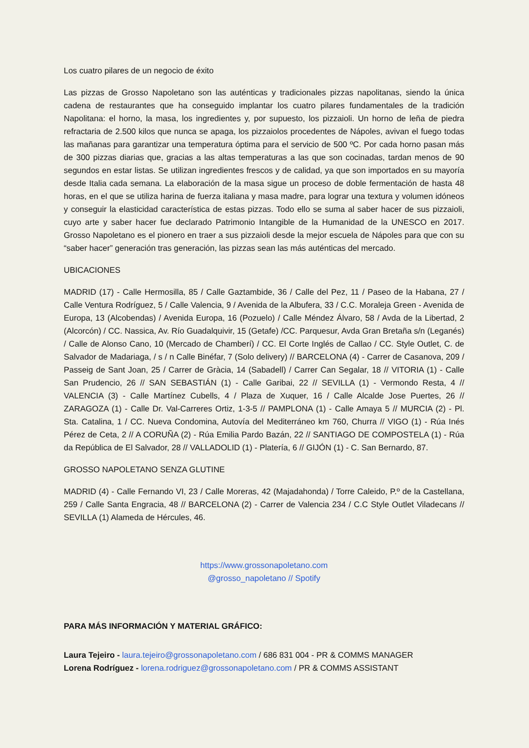Los cuatro pilares de un negocio de éxito
Las pizzas de Grosso Napoletano son las auténticas y tradicionales pizzas napolitanas, siendo la única cadena de restaurantes que ha conseguido implantar los cuatro pilares fundamentales de la tradición Napolitana: el horno, la masa, los ingredientes y, por supuesto, los pizzaioli. Un horno de leña de piedra refractaria de 2.500 kilos que nunca se apaga, los pizzaiolos procedentes de Nápoles, avivan el fuego todas las mañanas para garantizar una temperatura óptima para el servicio de 500 ºC. Por cada horno pasan más de 300 pizzas diarias que, gracias a las altas temperaturas a las que son cocinadas, tardan menos de 90 segundos en estar listas. Se utilizan ingredientes frescos y de calidad, ya que son importados en su mayoría desde Italia cada semana. La elaboración de la masa sigue un proceso de doble fermentación de hasta 48 horas, en el que se utiliza harina de fuerza italiana y masa madre, para lograr una textura y volumen idóneos y conseguir la elasticidad característica de estas pizzas. Todo ello se suma al saber hacer de sus pizzaioli, cuyo arte y saber hacer fue declarado Patrimonio Intangible de la Humanidad de la UNESCO en 2017. Grosso Napoletano es el pionero en traer a sus pizzaioli desde la mejor escuela de Nápoles para que con su “saber hacer” generación tras generación, las pizzas sean las más auténticas del mercado.
UBICACIONES
MADRID (17) - Calle Hermosilla, 85 / Calle Gaztambide, 36 / Calle del Pez, 11 / Paseo de la Habana, 27 / Calle Ventura Rodríguez, 5 / Calle Valencia, 9 / Avenida de la Albufera, 33 / C.C. Moraleja Green - Avenida de Europa, 13 (Alcobendas) / Avenida Europa, 16 (Pozuelo) / Calle Méndez Álvaro, 58 / Avda de la Libertad, 2 (Alcorcón) / CC. Nassica, Av. Río Guadalquivir, 15 (Getafe) /CC. Parquesur, Avda Gran Bretaña s/n (Leganés) / Calle de Alonso Cano, 10 (Mercado de Chamberí) / CC. El Corte Inglés de Callao / CC. Style Outlet, C. de Salvador de Madariaga, / s / n Calle Binéfar, 7 (Solo delivery) // BARCELONA (4) - Carrer de Casanova, 209 / Passeig de Sant Joan, 25 / Carrer de Gràcia, 14 (Sabadell) / Carrer Can Segalar, 18 // VITORIA (1) - Calle San Prudencio, 26 // SAN SEBASTIÁN (1) - Calle Garibai, 22 // SEVILLA (1) - Vermondo Resta, 4 // VALENCIA (3) - Calle Martínez Cubells, 4 / Plaza de Xuquer, 16 / Calle Alcalde Jose Puertes, 26 // ZARAGOZA (1) - Calle Dr. Val-Carreres Ortiz, 1-3-5 // PAMPLONA (1) - Calle Amaya 5 // MURCIA (2) - Pl. Sta. Catalina, 1 / CC. Nueva Condomina, Autovía del Mediterráneo km 760, Churra // VIGO (1) - Rúa Inés Pérez de Ceta, 2 // A CORUÑA (2) - Rúa Emilia Pardo Bazán, 22 // SANTIAGO DE COMPOSTELA (1) - Rúa da República de El Salvador, 28 // VALLADOLID (1) - Platería, 6 // GIJÓN (1) - C. San Bernardo, 87.
GROSSO NAPOLETANO SENZA GLUTINE
MADRID (4) - Calle Fernando VI, 23 / Calle Moreras, 42 (Majadahonda) / Torre Caleido, P.º de la Castellana, 259 / Calle Santa Engracia, 48 // BARCELONA (2) - Carrer de Valencia 234 / C.C Style Outlet Viladecans // SEVILLA (1) Alameda de Hércules, 46.
https://www.grossonapoletano.com
@grosso_napoletano // Spotify
PARA MÁS INFORMACIÓN Y MATERIAL GRÁFICO:
Laura Tejeiro - laura.tejeiro@grossonapoletano.com / 686 831 004 - PR & COMMS MANAGER
Lorena Rodríguez - lorena.rodriguez@grossonapoletano.com / PR & COMMS ASSISTANT